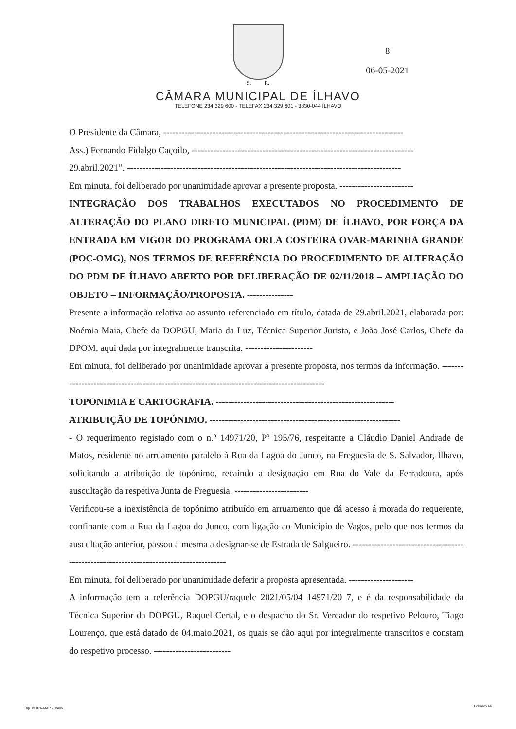S. R.
CÂMARA MUNICIPAL DE ÍLHAVO
TELEFONE 234 329 600 - TELEFAX 234 329 601 - 3830-044 ÍLHAVO
8
06-05-2021
O Presidente da Câmara, ------------------------------------------------------------------------------
Ass.) Fernando Fidalgo Caçoilo, ------------------------------------------------------------------------
29.abril.2021”. -----------------------------------------------------------------------------------------
Em minuta, foi deliberado por unanimidade aprovar a presente proposta. ------------------------
INTEGRAÇÃO DOS TRABALHOS EXECUTADOS NO PROCEDIMENTO DE ALTERAÇÃO DO PLANO DIRETO MUNICIPAL (PDM) DE ÍLHAVO, POR FORÇA DA ENTRADA EM VIGOR DO PROGRAMA ORLA COSTEIRA OVAR-MARINHA GRANDE (POC-OMG), NOS TERMOS DE REFERÊNCIA DO PROCEDIMENTO DE ALTERAÇÃO DO PDM DE ÍLHAVO ABERTO POR DELIBERAÇÃO DE 02/11/2018 – AMPLIAÇÃO DO OBJETO – INFORMAÇÃO/PROPOSTA. ---------------
Presente a informação relativa ao assunto referenciado em título, datada de 29.abril.2021, elaborada por: Noémia Maia, Chefe da DOPGU, Maria da Luz, Técnica Superior Jurista, e João José Carlos, Chefe da DPOM, aqui dada por integralmente transcrita. ----------------------
Em minuta, foi deliberado por unanimidade aprovar a presente proposta, nos termos da informação. ------------------------------------------------------------------------------------------
TOPONIMIA E CARTOGRAFIA. ----------------------------------------------------------
ATRIBUIÇÃO DE TOPÓNIMO. --------------------------------------------------------------
- O requerimento registado com o n.º 14971/20, Pº 195/76, respeitante a Cláudio Daniel Andrade de Matos, residente no arruamento paralelo à Rua da Lagoa do Junco, na Freguesia de S. Salvador, Ílhavo, solicitando a atribuição de topónimo, recaindo a designação em Rua do Vale da Ferradoura, após auscultação da respetiva Junta de Freguesia. ------------------------
Verificou-se a inexistência de topónimo atribuído em arruamento que dá acesso á morada do requerente, confinante com a Rua da Lagoa do Junco, com ligação ao Município de Vagos, pelo que nos termos da auscultação anterior, passou a mesma a designar-se de Estrada de Salgueiro. ---------------------------------------------------------------------------------------
Em minuta, foi deliberado por unanimidade deferir a proposta apresentada. ---------------------
A informação tem a referência DOPGU/raquelc 2021/05/04 14971/20 7, e é da responsabilidade da Técnica Superior da DOPGU, Raquel Certal, e o despacho do Sr. Vereador do respetivo Pelouro, Tiago Lourenço, que está datado de 04.maio.2021, os quais se dão aqui por integralmente transcritos e constam do respetivo processo. -------------------------
Tip. BEIRA-MAR - Ilhavo Formato A4